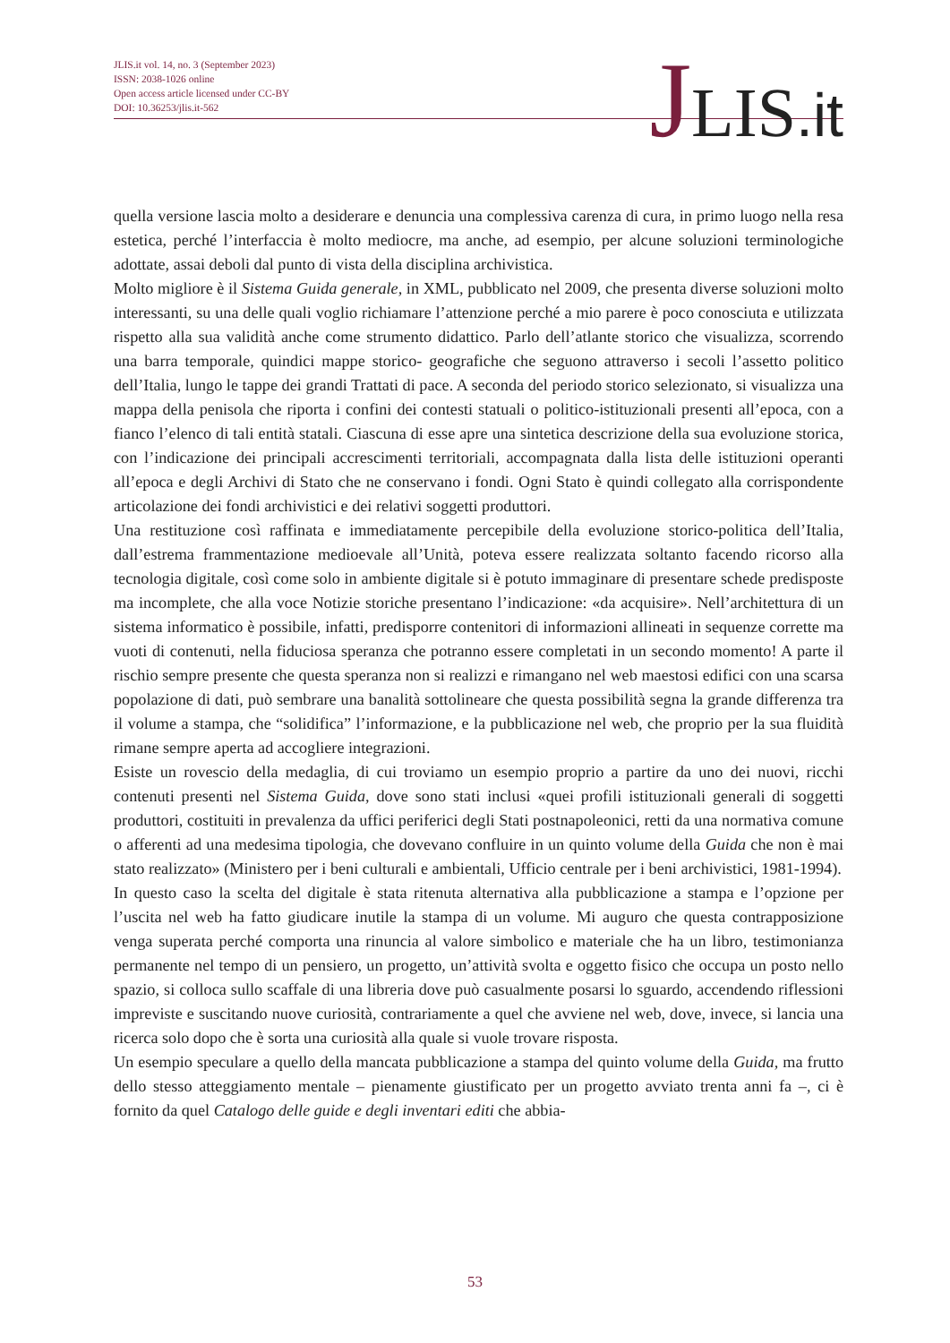JLIS.it vol. 14, no. 3 (September 2023)
ISSN: 2038-1026 online
Open access article licensed under CC-BY
DOI: 10.36253/jlis.it-562
JLIS.it
quella versione lascia molto a desiderare e denuncia una complessiva carenza di cura, in primo luogo nella resa estetica, perché l’interfaccia è molto mediocre, ma anche, ad esempio, per alcune soluzioni terminologiche adottate, assai deboli dal punto di vista della disciplina archivistica.
Molto migliore è il Sistema Guida generale, in XML, pubblicato nel 2009, che presenta diverse soluzioni molto interessanti, su una delle quali voglio richiamare l’attenzione perché a mio parere è poco conosciuta e utilizzata rispetto alla sua validità anche come strumento didattico. Parlo dell’atlante storico che visualizza, scorrendo una barra temporale, quindici mappe storico- geografiche che seguono attraverso i secoli l’assetto politico dell’Italia, lungo le tappe dei grandi Trattati di pace. A seconda del periodo storico selezionato, si visualizza una mappa della penisola che riporta i confini dei contesti statuali o politico-istituzionali presenti all’epoca, con a fianco l’elenco di tali entità statali. Ciascuna di esse apre una sintetica descrizione della sua evoluzione storica, con l’indicazione dei principali accrescimenti territoriali, accompagnata dalla lista delle istituzioni operanti all’epoca e degli Archivi di Stato che ne conservano i fondi. Ogni Stato è quindi collegato alla corrispondente articolazione dei fondi archivistici e dei relativi soggetti produttori.
Una restituzione così raffinata e immediatamente percepibile della evoluzione storico-politica dell’Italia, dall’estrema frammentazione medioevale all’Unità, poteva essere realizzata soltanto facendo ricorso alla tecnologia digitale, così come solo in ambiente digitale si è potuto immaginare di presentare schede predisposte ma incomplete, che alla voce Notizie storiche presentano l’indicazione: «da acquisire». Nell’architettura di un sistema informatico è possibile, infatti, predisporre contenitori di informazioni allineati in sequenze corrette ma vuoti di contenuti, nella fiduciosa speranza che potranno essere completati in un secondo momento! A parte il rischio sempre presente che questa speranza non si realizzi e rimangano nel web maestosi edifici con una scarsa popolazione di dati, può sembrare una banalità sottolineare che questa possibilità segna la grande differenza tra il volume a stampa, che “solidifica” l’informazione, e la pubblicazione nel web, che proprio per la sua fluidità rimane sempre aperta ad accogliere integrazioni.
Esiste un rovescio della medaglia, di cui troviamo un esempio proprio a partire da uno dei nuovi, ricchi contenuti presenti nel Sistema Guida, dove sono stati inclusi «quei profili istituzionali generali di soggetti produttori, costituiti in prevalenza da uffici periferici degli Stati postnapoleonici, retti da una normativa comune o afferenti ad una medesima tipologia, che dovevano confluire in un quinto volume della Guida che non è mai stato realizzato» (Ministero per i beni culturali e ambientali, Ufficio centrale per i beni archivistici, 1981-1994).
In questo caso la scelta del digitale è stata ritenuta alternativa alla pubblicazione a stampa e l’opzione per l’uscita nel web ha fatto giudicare inutile la stampa di un volume. Mi auguro che questa contrapposizione venga superata perché comporta una rinuncia al valore simbolico e materiale che ha un libro, testimonianza permanente nel tempo di un pensiero, un progetto, un’attività svolta e oggetto fisico che occupa un posto nello spazio, si colloca sullo scaffale di una libreria dove può casualmente posarsi lo sguardo, accendendo riflessioni impreviste e suscitando nuove curiosità, contrariamente a quel che avviene nel web, dove, invece, si lancia una ricerca solo dopo che è sorta una curiosità alla quale si vuole trovare risposta.
Un esempio speculare a quello della mancata pubblicazione a stampa del quinto volume della Guida, ma frutto dello stesso atteggiamento mentale – pienamente giustificato per un progetto avviato trenta anni fa –, ci è fornito da quel Catalogo delle guide e degli inventari editi che abbia-
53